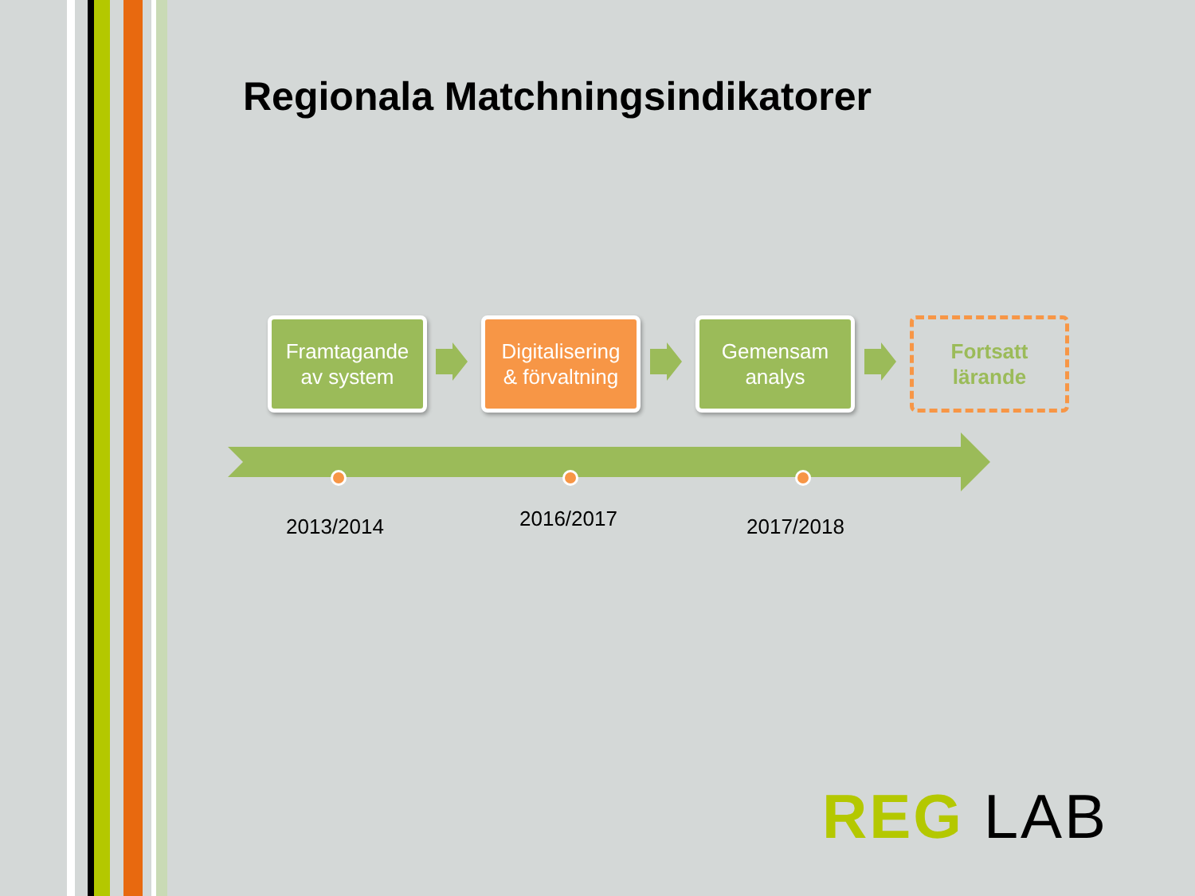Regionala Matchningsindikatorer
Framtagande
av system
Digitalisering
& förvaltning
Gemensam
analys
Fortsatt
lärande
2013/2014 2016/2017 2017/2018
REG LAB